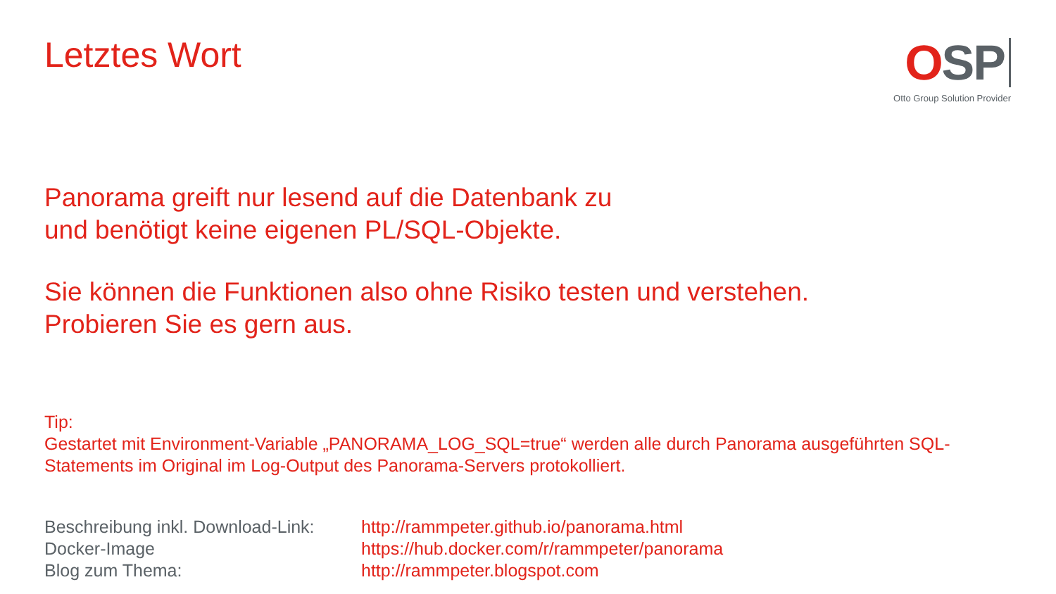OSP
Otto Group Solution Provider
Letztes Wort
Panorama greift nur lesend auf die Datenbank zu
und benötigt keine eigenen PL/SQL-Objekte.
Sie können die Funktionen also ohne Risiko testen und verstehen.
Probieren Sie es gern aus.
Tip:
Gestartet mit Environment-Variable „PANORAMA_LOG_SQL=true“ werden alle durch Panorama ausgeführten SQL-Statements im Original im Log-Output des Panorama-Servers protokolliert.
| Beschreibung inkl. Download-Link: | http://rammpeter.github.io/panorama.html |
| Docker-Image | https://hub.docker.com/r/rammpeter/panorama |
| Blog zum Thema: | http://rammpeter.blogspot.com |